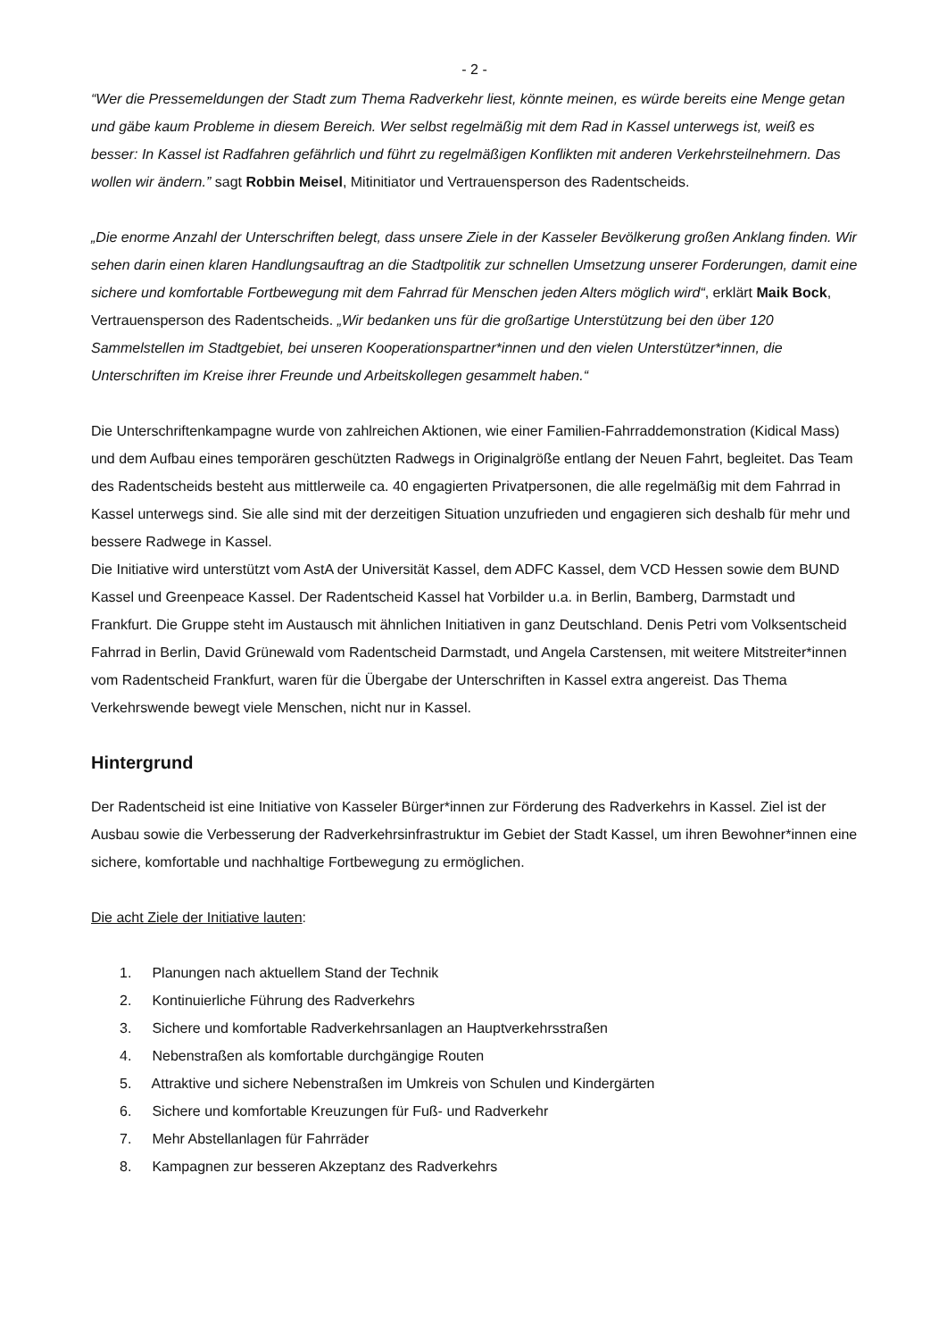- 2 -
“Wer die Pressemeldungen der Stadt zum Thema Radverkehr liest, könnte meinen, es würde bereits eine Menge getan und gäbe kaum Probleme in diesem Bereich. Wer selbst regelmäßig mit dem Rad in Kassel unterwegs ist, weiß es besser: In Kassel ist Radfahren gefährlich und führt zu regelmäßigen Konflikten mit anderen Verkehrsteilnehmern. Das wollen wir ändern.” sagt Robbin Meisel, Mitinitiator und Vertrauensperson des Radentscheids.
„Die enorme Anzahl der Unterschriften belegt, dass unsere Ziele in der Kasseler Bevölkerung großen Anklang finden. Wir sehen darin einen klaren Handlungsauftrag an die Stadtpolitik zur schnellen Umsetzung unserer Forderungen, damit eine sichere und komfortable Fortbewegung mit dem Fahrrad für Menschen jeden Alters möglich wird“, erklärt Maik Bock, Vertrauensperson des Radentscheids. „Wir bedanken uns für die großartige Unterstützung bei den über 120 Sammelstellen im Stadtgebiet, bei unseren Kooperationspartner*innen und den vielen Unterstützer*innen, die Unterschriften im Kreise ihrer Freunde und Arbeitskollegen gesammelt haben.“
Die Unterschriftenkampagne wurde von zahlreichen Aktionen, wie einer Familien-Fahrraddemonstration (Kidical Mass) und dem Aufbau eines temporären geschützten Radwegs in Originalgröße entlang der Neuen Fahrt, begleitet. Das Team des Radentscheids besteht aus mittlerweile ca. 40 engagierten Privatpersonen, die alle regelmäßig mit dem Fahrrad in Kassel unterwegs sind. Sie alle sind mit der derzeitigen Situation unzufrieden und engagieren sich deshalb für mehr und bessere Radwege in Kassel.
Die Initiative wird unterstützt vom AstA der Universität Kassel, dem ADFC Kassel, dem VCD Hessen sowie dem BUND Kassel und Greenpeace Kassel. Der Radentscheid Kassel hat Vorbilder u.a. in Berlin, Bamberg, Darmstadt und Frankfurt. Die Gruppe steht im Austausch mit ähnlichen Initiativen in ganz Deutschland. Denis Petri vom Volksentscheid Fahrrad in Berlin, David Grünewald vom Radentscheid Darmstadt, und Angela Carstensen, mit weitere Mitstreiter*innen vom Radentscheid Frankfurt, waren für die Übergabe der Unterschriften in Kassel extra angereist. Das Thema Verkehrswende bewegt viele Menschen, nicht nur in Kassel.
Hintergrund
Der Radentscheid ist eine Initiative von Kasseler Bürger*innen zur Förderung des Radverkehrs in Kassel. Ziel ist der Ausbau sowie die Verbesserung der Radverkehrsinfrastruktur im Gebiet der Stadt Kassel, um ihren Bewohner*innen eine sichere, komfortable und nachhaltige Fortbewegung zu ermöglichen.
Die acht Ziele der Initiative lauten:
1. Planungen nach aktuellem Stand der Technik
2. Kontinuierliche Führung des Radverkehrs
3. Sichere und komfortable Radverkehrsanlagen an Hauptverkehrsstraßen
4. Nebenstraßen als komfortable durchgängige Routen
5. Attraktive und sichere Nebenstraßen im Umkreis von Schulen und Kindergärten
6. Sichere und komfortable Kreuzungen für Fuß- und Radverkehr
7. Mehr Abstellanlagen für Fahrräder
8. Kampagnen zur besseren Akzeptanz des Radverkehrs